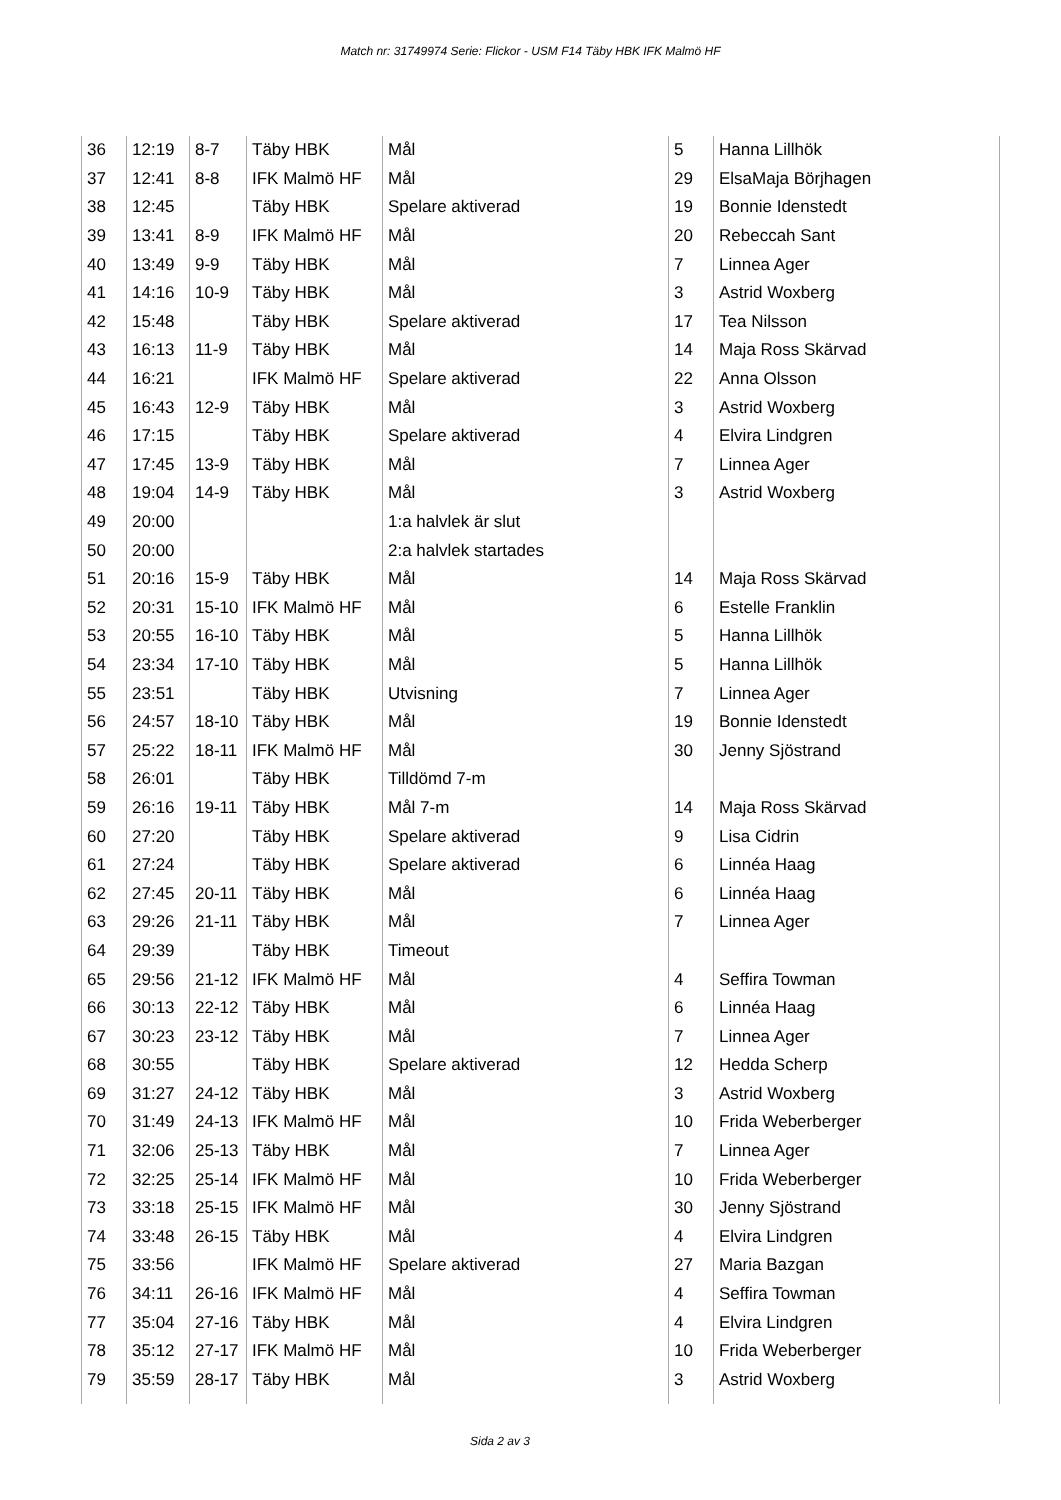Match nr: 31749974 Serie: Flickor - USM F14 Täby HBK IFK Malmö HF
| 36 | 12:19 | 8-7 | Täby HBK | Mål | 5 | Hanna Lillhök |
| 37 | 12:41 | 8-8 | IFK Malmö HF | Mål | 29 | ElsaMaja Börjhagen |
| 38 | 12:45 | | Täby HBK | Spelare aktiverad | 19 | Bonnie Idenstedt |
| 39 | 13:41 | 8-9 | IFK Malmö HF | Mål | 20 | Rebeccah Sant |
| 40 | 13:49 | 9-9 | Täby HBK | Mål | 7 | Linnea Ager |
| 41 | 14:16 | 10-9 | Täby HBK | Mål | 3 | Astrid Woxberg |
| 42 | 15:48 | | Täby HBK | Spelare aktiverad | 17 | Tea Nilsson |
| 43 | 16:13 | 11-9 | Täby HBK | Mål | 14 | Maja Ross Skärvad |
| 44 | 16:21 | | IFK Malmö HF | Spelare aktiverad | 22 | Anna Olsson |
| 45 | 16:43 | 12-9 | Täby HBK | Mål | 3 | Astrid Woxberg |
| 46 | 17:15 | | Täby HBK | Spelare aktiverad | 4 | Elvira Lindgren |
| 47 | 17:45 | 13-9 | Täby HBK | Mål | 7 | Linnea Ager |
| 48 | 19:04 | 14-9 | Täby HBK | Mål | 3 | Astrid Woxberg |
| 49 | 20:00 | | | 1:a halvlek är slut | | |
| 50 | 20:00 | | | 2:a halvlek startades | | |
| 51 | 20:16 | 15-9 | Täby HBK | Mål | 14 | Maja Ross Skärvad |
| 52 | 20:31 | 15-10 | IFK Malmö HF | Mål | 6 | Estelle Franklin |
| 53 | 20:55 | 16-10 | Täby HBK | Mål | 5 | Hanna Lillhök |
| 54 | 23:34 | 17-10 | Täby HBK | Mål | 5 | Hanna Lillhök |
| 55 | 23:51 | | Täby HBK | Utvisning | 7 | Linnea Ager |
| 56 | 24:57 | 18-10 | Täby HBK | Mål | 19 | Bonnie Idenstedt |
| 57 | 25:22 | 18-11 | IFK Malmö HF | Mål | 30 | Jenny Sjöstrand |
| 58 | 26:01 | | Täby HBK | Tilldömd 7-m | | |
| 59 | 26:16 | 19-11 | Täby HBK | Mål 7-m | 14 | Maja Ross Skärvad |
| 60 | 27:20 | | Täby HBK | Spelare aktiverad | 9 | Lisa Cidrin |
| 61 | 27:24 | | Täby HBK | Spelare aktiverad | 6 | Linnéa Haag |
| 62 | 27:45 | 20-11 | Täby HBK | Mål | 6 | Linnéa Haag |
| 63 | 29:26 | 21-11 | Täby HBK | Mål | 7 | Linnea Ager |
| 64 | 29:39 | | Täby HBK | Timeout | | |
| 65 | 29:56 | 21-12 | IFK Malmö HF | Mål | 4 | Seffira Towman |
| 66 | 30:13 | 22-12 | Täby HBK | Mål | 6 | Linnéa Haag |
| 67 | 30:23 | 23-12 | Täby HBK | Mål | 7 | Linnea Ager |
| 68 | 30:55 | | Täby HBK | Spelare aktiverad | 12 | Hedda Scherp |
| 69 | 31:27 | 24-12 | Täby HBK | Mål | 3 | Astrid Woxberg |
| 70 | 31:49 | 24-13 | IFK Malmö HF | Mål | 10 | Frida Weberberger |
| 71 | 32:06 | 25-13 | Täby HBK | Mål | 7 | Linnea Ager |
| 72 | 32:25 | 25-14 | IFK Malmö HF | Mål | 10 | Frida Weberberger |
| 73 | 33:18 | 25-15 | IFK Malmö HF | Mål | 30 | Jenny Sjöstrand |
| 74 | 33:48 | 26-15 | Täby HBK | Mål | 4 | Elvira Lindgren |
| 75 | 33:56 | | IFK Malmö HF | Spelare aktiverad | 27 | Maria Bazgan |
| 76 | 34:11 | 26-16 | IFK Malmö HF | Mål | 4 | Seffira Towman |
| 77 | 35:04 | 27-16 | Täby HBK | Mål | 4 | Elvira Lindgren |
| 78 | 35:12 | 27-17 | IFK Malmö HF | Mål | 10 | Frida Weberberger |
| 79 | 35:59 | 28-17 | Täby HBK | Mål | 3 | Astrid Woxberg |
Sida 2 av 3